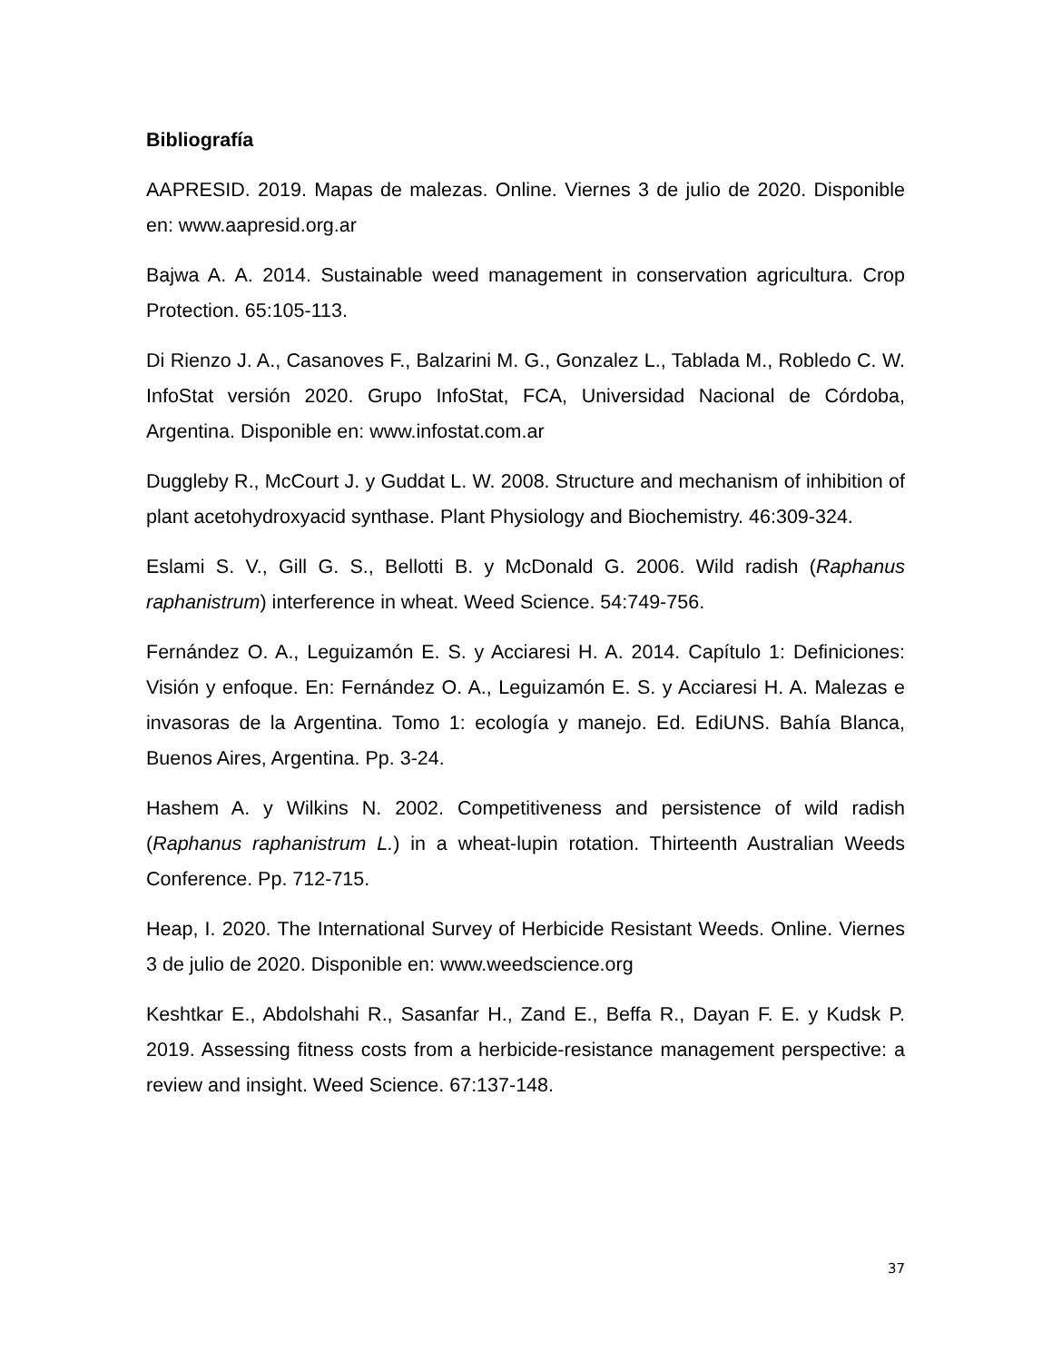Bibliografía
AAPRESID. 2019. Mapas de malezas. Online. Viernes 3 de julio de 2020. Disponible en: www.aapresid.org.ar
Bajwa A. A. 2014. Sustainable weed management in conservation agricultura. Crop Protection. 65:105-113.
Di Rienzo J. A., Casanoves F., Balzarini M. G., Gonzalez L., Tablada M., Robledo C. W. InfoStat versión 2020. Grupo InfoStat, FCA, Universidad Nacional de Córdoba, Argentina. Disponible en: www.infostat.com.ar
Duggleby R., McCourt J. y Guddat L. W. 2008. Structure and mechanism of inhibition of plant acetohydroxyacid synthase. Plant Physiology and Biochemistry. 46:309-324.
Eslami S. V., Gill G. S., Bellotti B. y McDonald G. 2006. Wild radish (Raphanus raphanistrum) interference in wheat. Weed Science. 54:749-756.
Fernández O. A., Leguizamón E. S. y Acciaresi H. A. 2014. Capítulo 1: Definiciones: Visión y enfoque. En: Fernández O. A., Leguizamón E. S. y Acciaresi H. A. Malezas e invasoras de la Argentina. Tomo 1: ecología y manejo. Ed. EdiUNS. Bahía Blanca, Buenos Aires, Argentina. Pp. 3-24.
Hashem A. y Wilkins N. 2002. Competitiveness and persistence of wild radish (Raphanus raphanistrum L.) in a wheat-lupin rotation. Thirteenth Australian Weeds Conference. Pp. 712-715.
Heap, I. 2020. The International Survey of Herbicide Resistant Weeds. Online. Viernes 3 de julio de 2020. Disponible en: www.weedscience.org
Keshtkar E., Abdolshahi R., Sasanfar H., Zand E., Beffa R., Dayan F. E. y Kudsk P. 2019. Assessing fitness costs from a herbicide-resistance management perspective: a review and insight. Weed Science. 67:137-148.
37